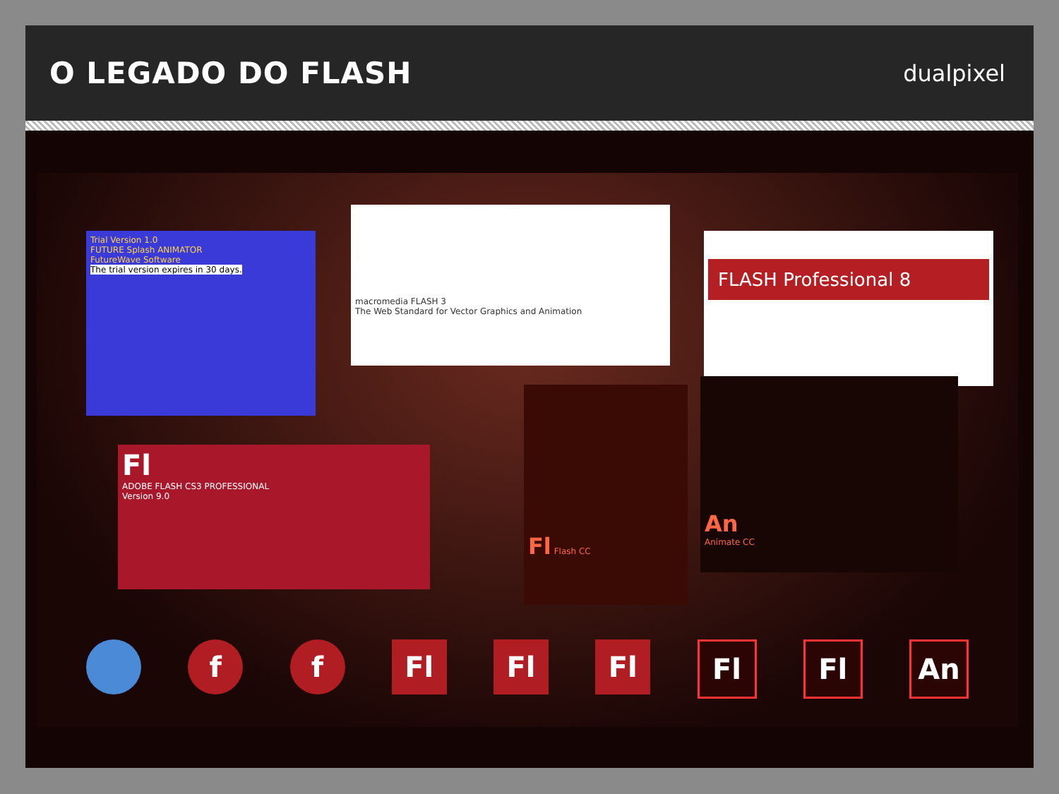O LEGADO DO FLASH
dualpixel
Trial Version 1.0
FUTURE Splash ANIMATOR
FutureWave Software
The trial version expires in 30 days.
macromedia FLASH 3
The Web Standard for Vector Graphics and Animation
FLASH Professional 8
Fl
ADOBE FLASH CS3 PROFESSIONAL
Version 9.0
Fl Flash CC
An
Animate CC
f f Fl Fl Fl Fl Fl An